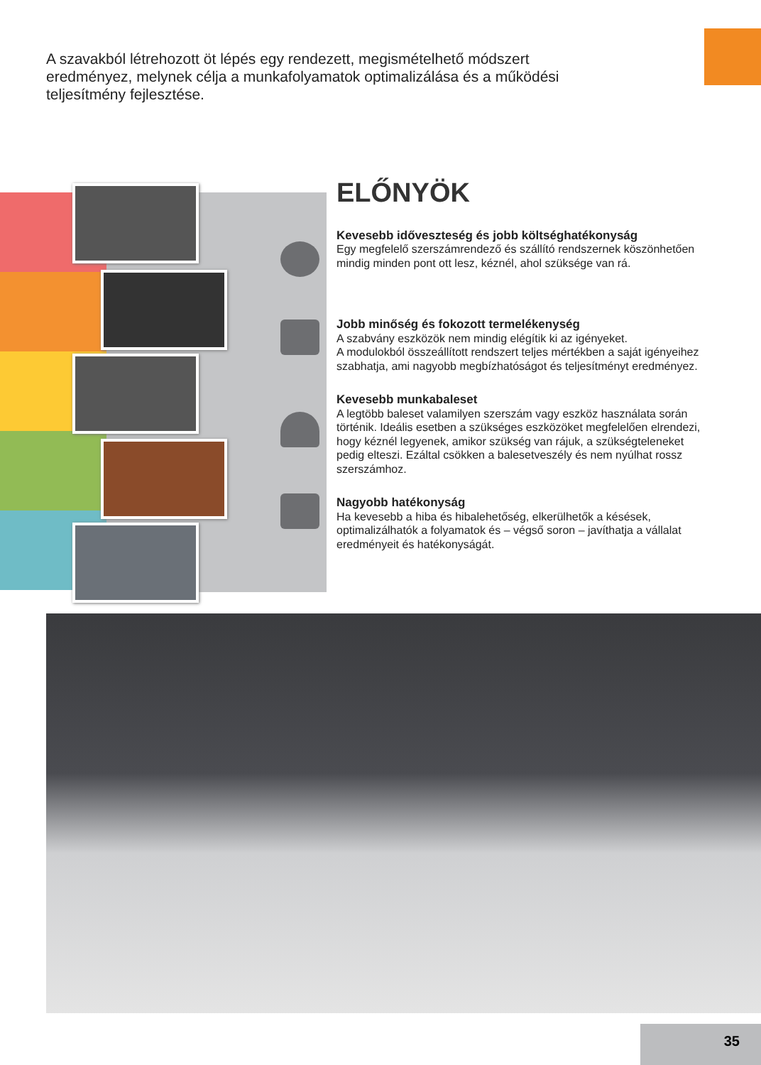A szavakból létrehozott öt lépés egy rendezett, megismételhető módszert eredményez, melynek célja a munkafolyamatok optimalizálása és a működési teljesítmény fejlesztése.
ELŐNYÖK
Kevesebb időveszteség és jobb költséghatékonyság
Egy megfelelő szerszámrendező és szállító rendszernek köszönhetően mindig minden pont ott lesz, kéznél, ahol szüksége van rá.
Jobb minőség és fokozott termelékenység
A szabvány eszközök nem mindig elégítik ki az igényeket.
A modulokból összeállított rendszert teljes mértékben a saját igényeihez szabhatja, ami nagyobb megbízhatóságot és teljesítményt eredményez.
Kevesebb munkabaleset
A legtöbb baleset valamilyen szerszám vagy eszköz használata során történik. Ideális esetben a szükséges eszközöket megfelelően elrendezi, hogy kéznél legyenek, amikor szükség van rájuk, a szükségteleneket pedig elteszi. Ezáltal csökken a balesetveszély és nem nyúlhat rossz szerszámhoz.
Nagyobb hatékonyság
Ha kevesebb a hiba és hibalehetőség, elkerülhetők a késések, optimalizálhatók a folyamatok és – végső soron – javíthatja a vállalat eredményeit és hatékonyságát.
35